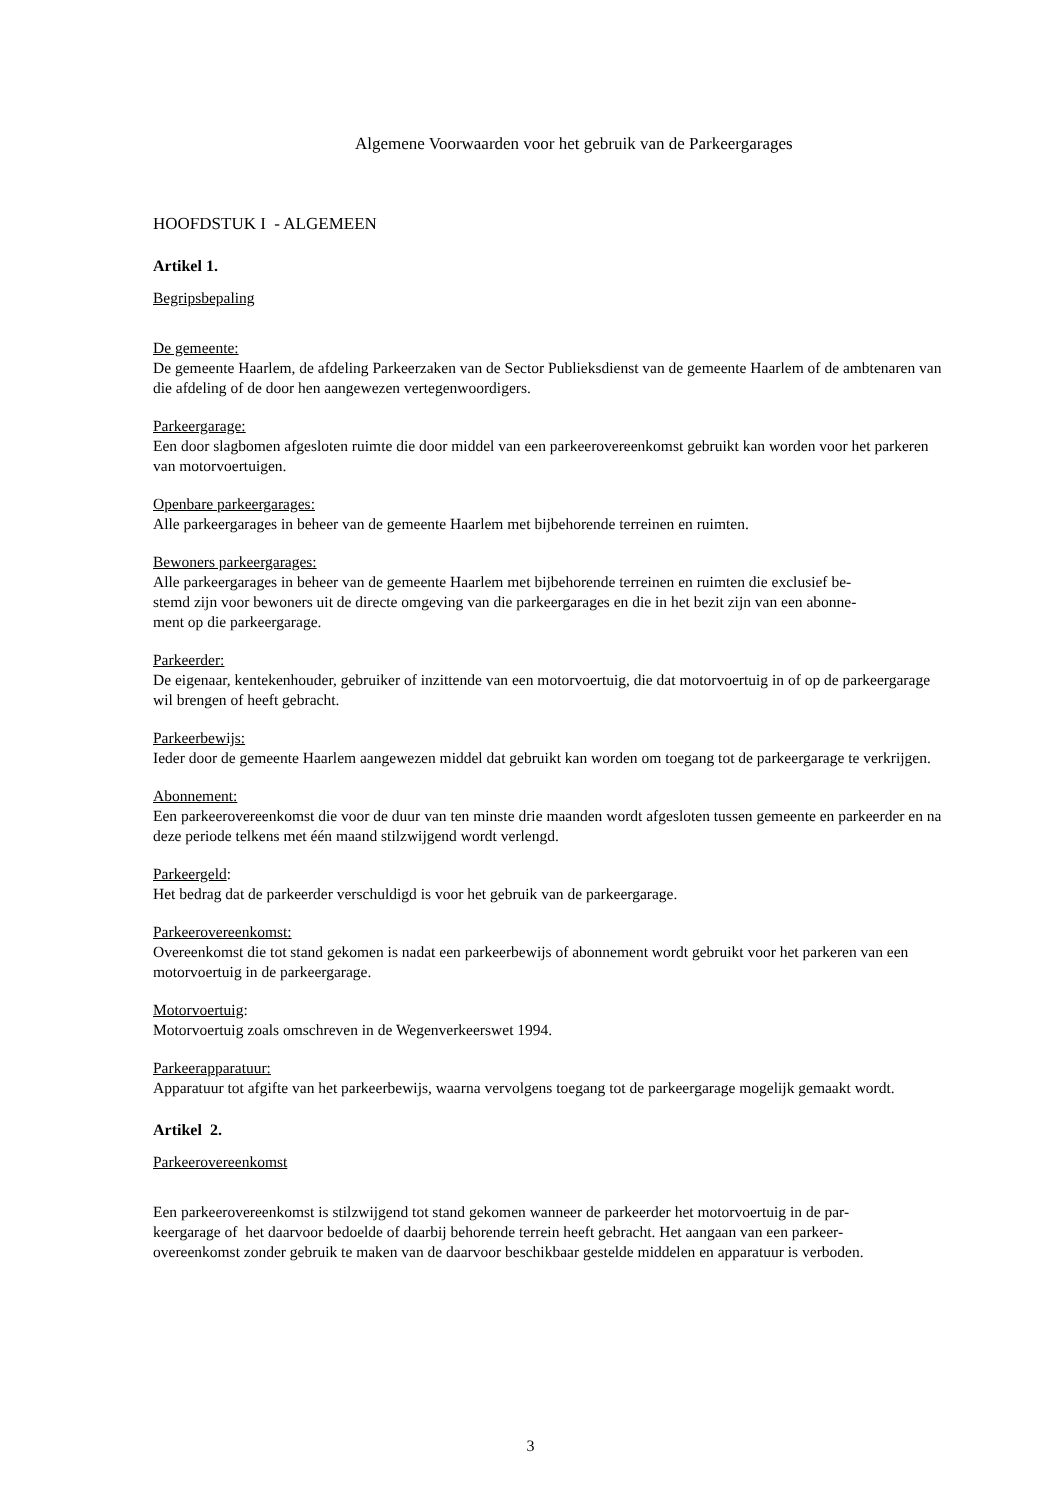Algemene Voorwaarden voor het gebruik van de Parkeergarages
HOOFDSTUK I - ALGEMEEN
Artikel 1.
Begripsbepaling
De gemeente:
De gemeente Haarlem, de afdeling Parkeerzaken van de Sector Publieksdienst van de gemeente Haarlem of de ambtenaren van die afdeling of de door hen aangewezen vertegenwoordigers.
Parkeergarage:
Een door slagbomen afgesloten ruimte die door middel van een parkeerovereenkomst gebruikt kan worden voor het parkeren van motorvoertuigen.
Openbare parkeergarages:
Alle parkeergarages in beheer van de gemeente Haarlem met bijbehorende terreinen en ruimten.
Bewoners parkeergarages:
Alle parkeergarages in beheer van de gemeente Haarlem met bijbehorende terreinen en ruimten die exclusief be-
stemd zijn voor bewoners uit de directe omgeving van die parkeergarages en die in het bezit zijn van een abonne-
ment op die parkeergarage.
Parkeerder:
De eigenaar, kentekenhouder, gebruiker of inzittende van een motorvoertuig, die dat motorvoertuig in of op de parkeergarage wil brengen of heeft gebracht.
Parkeerbewijs:
Ieder door de gemeente Haarlem aangewezen middel dat gebruikt kan worden om toegang tot de parkeergarage te verkrijgen.
Abonnement:
Een parkeerovereenkomst die voor de duur van ten minste drie maanden wordt afgesloten tussen gemeente en parkeerder en na deze periode telkens met één maand stilzwijgend wordt verlengd.
Parkeergeld:
Het bedrag dat de parkeerder verschuldigd is voor het gebruik van de parkeergarage.
Parkeerovereenkomst:
Overeenkomst die tot stand gekomen is nadat een parkeerbewijs of abonnement wordt gebruikt voor het parkeren van een motorvoertuig in de parkeergarage.
Motorvoertuig:
Motorvoertuig zoals omschreven in de Wegenverkeerswet 1994.
Parkeerapparatuur:
Apparatuur tot afgifte van het parkeerbewijs, waarna vervolgens toegang tot de parkeergarage mogelijk gemaakt wordt.
Artikel 2.
Parkeerovereenkomst
Een parkeerovereenkomst is stilzwijgend tot stand gekomen wanneer de parkeerder het motorvoertuig in de par-
keergarage of het daarvoor bedoelde of daarbij behorende terrein heeft gebracht. Het aangaan van een parkeer-
overeenkomst zonder gebruik te maken van de daarvoor beschikbaar gestelde middelen en apparatuur is verboden.
3